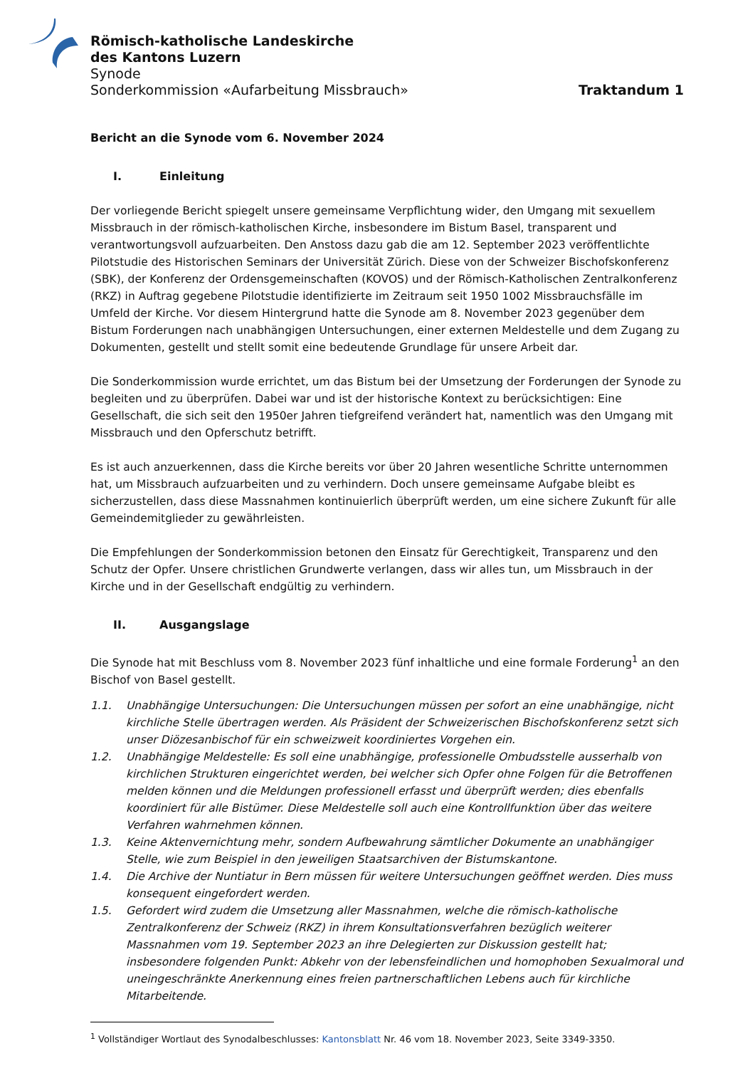Römisch-katholische Landeskirche
des Kantons Luzern
Synode
Sonderkommission «Aufarbeitung Missbrauch» Traktandum 1
Bericht an die Synode vom 6. November 2024
I. Einleitung
Der vorliegende Bericht spiegelt unsere gemeinsame Verpflichtung wider, den Umgang mit sexuellem Missbrauch in der römisch-katholischen Kirche, insbesondere im Bistum Basel, transparent und verantwortungsvoll aufzuarbeiten. Den Anstoss dazu gab die am 12. September 2023 veröffentlichte Pilotstudie des Historischen Seminars der Universität Zürich. Diese von der Schweizer Bischofskonferenz (SBK), der Konferenz der Ordensgemeinschaften (KOVOS) und der Römisch-Katholischen Zentralkonferenz (RKZ) in Auftrag gegebene Pilotstudie identifizierte im Zeitraum seit 1950 1002 Missbrauchsfälle im Umfeld der Kirche. Vor diesem Hintergrund hatte die Synode am 8. November 2023 gegenüber dem Bistum Forderungen nach unabhängigen Untersuchungen, einer externen Meldestelle und dem Zugang zu Dokumenten, gestellt und stellt somit eine bedeutende Grundlage für unsere Arbeit dar.
Die Sonderkommission wurde errichtet, um das Bistum bei der Umsetzung der Forderungen der Synode zu begleiten und zu überprüfen. Dabei war und ist der historische Kontext zu berücksichtigen: Eine Gesellschaft, die sich seit den 1950er Jahren tiefgreifend verändert hat, namentlich was den Umgang mit Missbrauch und den Opferschutz betrifft.
Es ist auch anzuerkennen, dass die Kirche bereits vor über 20 Jahren wesentliche Schritte unternommen hat, um Missbrauch aufzuarbeiten und zu verhindern. Doch unsere gemeinsame Aufgabe bleibt es sicherzustellen, dass diese Massnahmen kontinuierlich überprüft werden, um eine sichere Zukunft für alle Gemeindemitglieder zu gewährleisten.
Die Empfehlungen der Sonderkommission betonen den Einsatz für Gerechtigkeit, Transparenz und den Schutz der Opfer. Unsere christlichen Grundwerte verlangen, dass wir alles tun, um Missbrauch in der Kirche und in der Gesellschaft endgültig zu verhindern.
II. Ausgangslage
Die Synode hat mit Beschluss vom 8. November 2023 fünf inhaltliche und eine formale Forderung<sup>1</sup> an den Bischof von Basel gestellt.
1.1. Unabhängige Untersuchungen: Die Untersuchungen müssen per sofort an eine unabhängige, nicht kirchliche Stelle übertragen werden. Als Präsident der Schweizerischen Bischofskonferenz setzt sich unser Diözesanbischof für ein schweizweit koordiniertes Vorgehen ein.
1.2. Unabhängige Meldestelle: Es soll eine unabhängige, professionelle Ombudsstelle ausserhalb von kirchlichen Strukturen eingerichtet werden, bei welcher sich Opfer ohne Folgen für die Betroffenen melden können und die Meldungen professionell erfasst und überprüft werden; dies ebenfalls koordiniert für alle Bistümer. Diese Meldestelle soll auch eine Kontrollfunktion über das weitere Verfahren wahrnehmen können.
1.3. Keine Aktenvernichtung mehr, sondern Aufbewahrung sämtlicher Dokumente an unabhängiger Stelle, wie zum Beispiel in den jeweiligen Staatsarchiven der Bistumskantone.
1.4. Die Archive der Nuntiatur in Bern müssen für weitere Untersuchungen geöffnet werden. Dies muss konsequent eingefordert werden.
1.5. Gefordert wird zudem die Umsetzung aller Massnahmen, welche die römisch-katholische Zentralkonferenz der Schweiz (RKZ) in ihrem Konsultationsverfahren bezüglich weiterer Massnahmen vom 19. September 2023 an ihre Delegierten zur Diskussion gestellt hat; insbesondere folgenden Punkt: Abkehr von der lebensfeindlichen und homophoben Sexualmoral und uneingeschränkte Anerkennung eines freien partnerschaftlichen Lebens auch für kirchliche Mitarbeitende.
<sup>1</sup> Vollständiger Wortlaut des Synodalbeschlusses: Kantonsblatt Nr. 46 vom 18. November 2023, Seite 3349-3350.